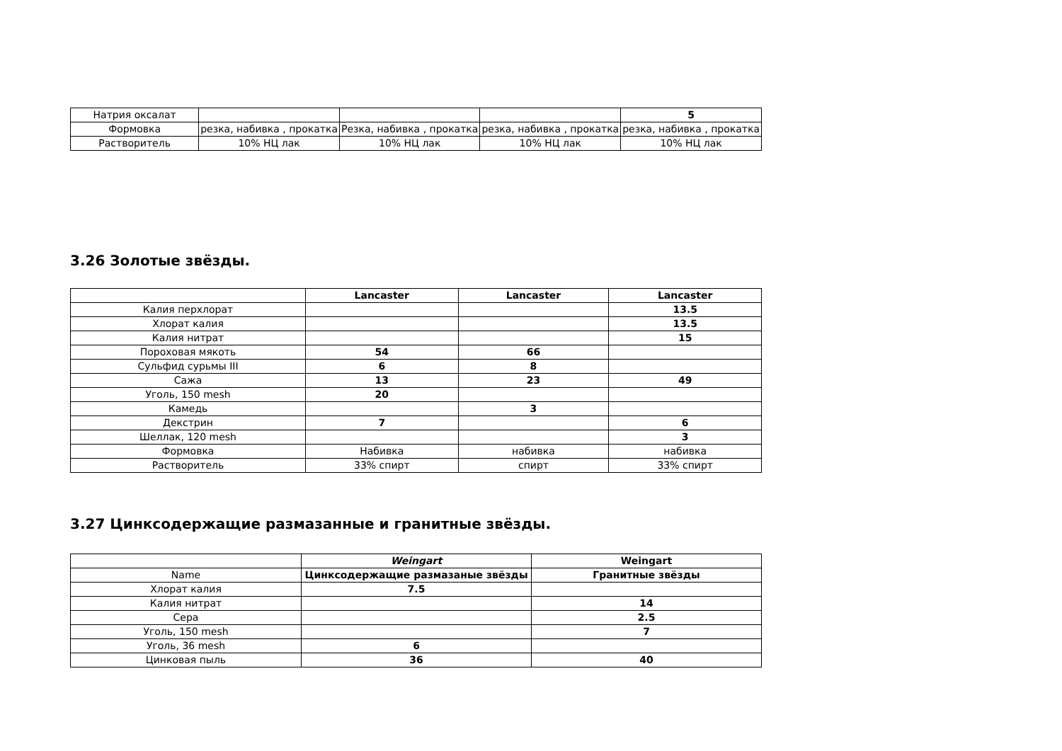| Натрия оксалат | | | | 5 |
| Формовка | резка, набивка , прокатка | Резка, набивка , прокатка | резка, набивка , прокатка | резка, набивка , прокатка |
| Растворитель | 10% НЦ лак | 10% НЦ лак | 10% НЦ лак | 10% НЦ лак |
3.26 Золотые звёзды.
| | Lancaster | Lancaster | Lancaster |
| Калия перхлорат | | | 13.5 |
| Хлорат калия | | | 13.5 |
| Калия нитрат | | | 15 |
| Пороховая мякоть | 54 | 66 | |
| Сульфид сурьмы III | 6 | 8 | |
| Сажа | 13 | 23 | 49 |
| Уголь, 150 mesh | 20 | | |
| Камедь | | 3 | |
| Декстрин | 7 | | 6 |
| Шеллак, 120 mesh | | | 3 |
| Формовка | Набивка | набивка | набивка |
| Растворитель | 33% спирт | спирт | 33% спирт |
3.27 Цинксодержащие размазанные и гранитные звёзды.
| | Weingart | Weingart |
| Name | Цинксодержащие размазаные звёзды | Гранитные звёзды |
| Хлорат калия | 7.5 | |
| Калия нитрат | | 14 |
| Сера | | 2.5 |
| Уголь, 150 mesh | | 7 |
| Уголь, 36 mesh | 6 | |
| Цинковая пыль | 36 | 40 |